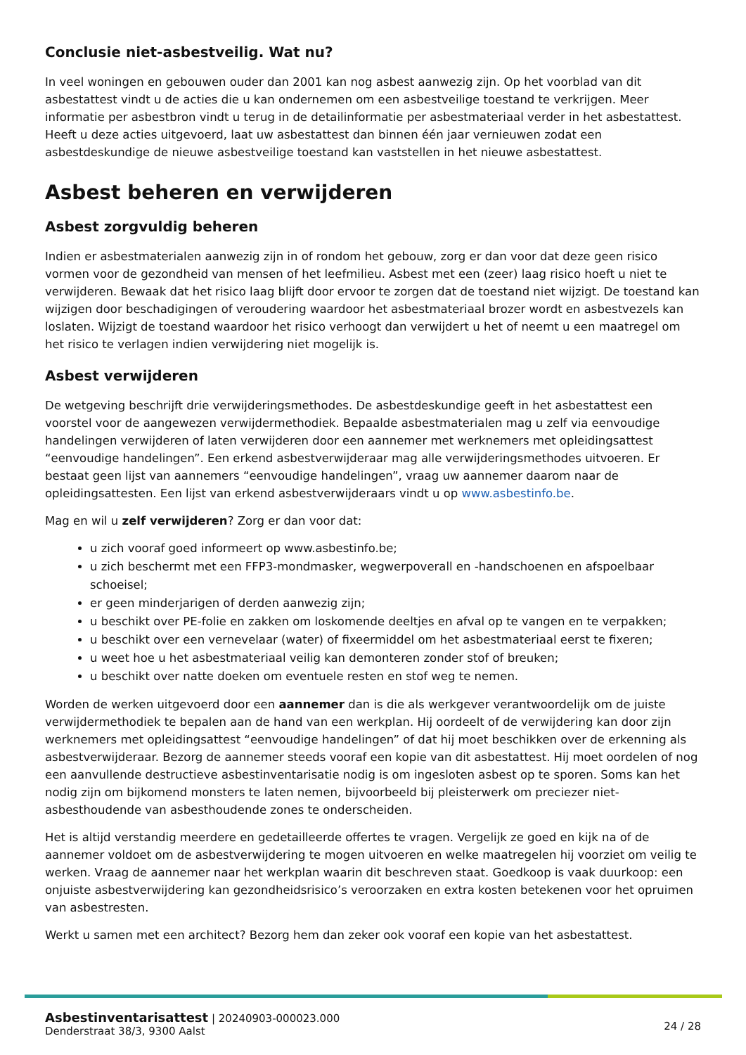Conclusie niet-asbestveilig. Wat nu?
In veel woningen en gebouwen ouder dan 2001 kan nog asbest aanwezig zijn. Op het voorblad van dit asbestattest vindt u de acties die u kan ondernemen om een asbestveilige toestand te verkrijgen. Meer informatie per asbestbron vindt u terug in de detailinformatie per asbestmateriaal verder in het asbestattest. Heeft u deze acties uitgevoerd, laat uw asbestattest dan binnen één jaar vernieuwen zodat een asbestdeskundige de nieuwe asbestveilige toestand kan vaststellen in het nieuwe asbestattest.
Asbest beheren en verwijderen
Asbest zorgvuldig beheren
Indien er asbestmaterialen aanwezig zijn in of rondom het gebouw, zorg er dan voor dat deze geen risico vormen voor de gezondheid van mensen of het leefmilieu. Asbest met een (zeer) laag risico hoeft u niet te verwijderen. Bewaak dat het risico laag blijft door ervoor te zorgen dat de toestand niet wijzigt. De toestand kan wijzigen door beschadigingen of veroudering waardoor het asbestmateriaal brozer wordt en asbestvezels kan loslaten. Wijzigt de toestand waardoor het risico verhoogt dan verwijdert u het of neemt u een maatregel om het risico te verlagen indien verwijdering niet mogelijk is.
Asbest verwijderen
De wetgeving beschrijft drie verwijderingsmethodes. De asbestdeskundige geeft in het asbestattest een voorstel voor de aangewezen verwijdermethodiek. Bepaalde asbestmaterialen mag u zelf via eenvoudige handelingen verwijderen of laten verwijderen door een aannemer met werknemers met opleidingsattest “eenvoudige handelingen”. Een erkend asbestverwijderaar mag alle verwijderingsmethodes uitvoeren. Er bestaat geen lijst van aannemers “eenvoudige handelingen”, vraag uw aannemer daarom naar de opleidingsattesten. Een lijst van erkend asbestverwijderaars vindt u op www.asbestinfo.be.
Mag en wil u zelf verwijderen? Zorg er dan voor dat:
u zich vooraf goed informeert op www.asbestinfo.be;
u zich beschermt met een FFP3-mondmasker, wegwerpoverall en -handschoenen en afspoelbaar schoeisel;
er geen minderjarigen of derden aanwezig zijn;
u beschikt over PE-folie en zakken om loskomende deeltjes en afval op te vangen en te verpakken;
u beschikt over een vernevelaar (water) of fixeermiddel om het asbestmateriaal eerst te fixeren;
u weet hoe u het asbestmateriaal veilig kan demonteren zonder stof of breuken;
u beschikt over natte doeken om eventuele resten en stof weg te nemen.
Worden de werken uitgevoerd door een aannemer dan is die als werkgever verantwoordelijk om de juiste verwijdermethodiek te bepalen aan de hand van een werkplan. Hij oordeelt of de verwijdering kan door zijn werknemers met opleidingsattest “eenvoudige handelingen” of dat hij moet beschikken over de erkenning als asbestverwijderaar. Bezorg de aannemer steeds vooraf een kopie van dit asbestattest. Hij moet oordelen of nog een aanvullende destructieve asbestinventarisatie nodig is om ingesloten asbest op te sporen. Soms kan het nodig zijn om bijkomend monsters te laten nemen, bijvoorbeeld bij pleisterwerk om preciezer niet-asbesthoudende van asbesthoudende zones te onderscheiden.
Het is altijd verstandig meerdere en gedetailleerde offertes te vragen. Vergelijk ze goed en kijk na of de aannemer voldoet om de asbestverwijdering te mogen uitvoeren en welke maatregelen hij voorziet om veilig te werken. Vraag de aannemer naar het werkplan waarin dit beschreven staat. Goedkoop is vaak duurkoop: een onjuiste asbestverwijdering kan gezondheidsrisico’s veroorzaken en extra kosten betekenen voor het opruimen van asbestresten.
Werkt u samen met een architect? Bezorg hem dan zeker ook vooraf een kopie van het asbestattest.
Asbestinventarisattest | 20240903-000023.000
Denderstraat 38/3, 9300 Aalst
24 / 28